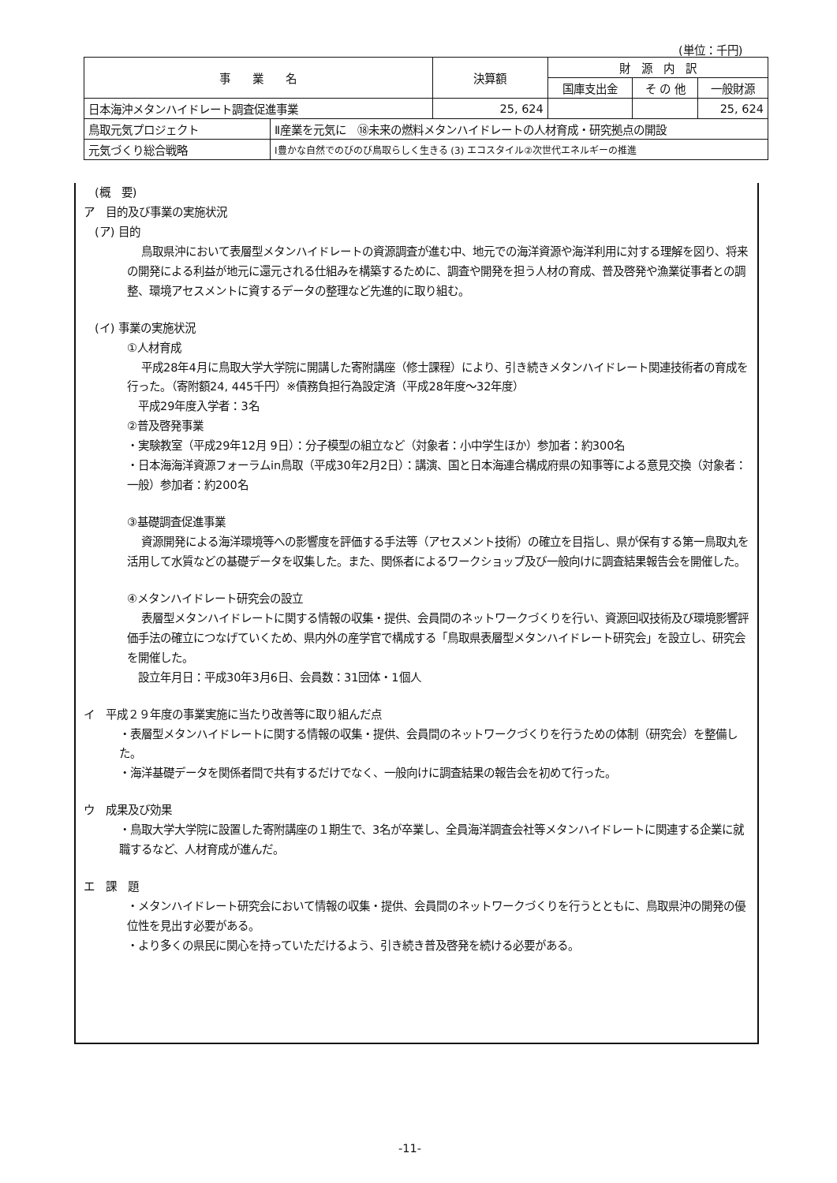(単位：千円)
| 事 業 名 | | 決算額 | 財 源 内 訳 | | |
| --- | --- | --- | --- | --- | --- |
| | | | 国庫支出金 | そ の 他 | 一般財源 |
| 日本海沖メタンハイドレート調査促進事業 | | 25, 624 | | | 25, 624 |
| 鳥取元気プロジェクト | Ⅱ産業を元気に ⑱未来の燃料メタンハイドレートの人材育成・研究拠点の開設 | | | | |
| 元気づくり総合戦略 | Ⅰ豊かな自然でのびのび鳥取らしく生きる (3) エコスタイル②次世代エネルギーの推進 | | | | |
(概　要)
ア　目的及び事業の実施状況
(ア) 目的
鳥取県沖において表層型メタンハイドレートの資源調査が進む中、地元での海洋資源や海洋利用に対する理解を図り、将来の開発による利益が地元に還元される仕組みを構築するために、調査や開発を担う人材の育成、普及啓発や漁業従事者との調整、環境アセスメントに資するデータの整理など先進的に取り組む。
(イ) 事業の実施状況
①人材育成
平成28年4月に鳥取大学大学院に開講した寄附講座（修士課程）により、引き続きメタンハイドレート関連技術者の育成を行った。（寄附額24, 445千円）※債務負担行為設定済（平成28年度～32年度）
　平成29年度入学者：3名
②普及啓発事業
・実験教室（平成29年12月 9日）：分子模型の組立など（対象者：小中学生ほか）参加者：約300名
・日本海海洋資源フォーラムin鳥取（平成30年2月2日）：講演、国と日本海連合構成府県の知事等による意見交換（対象者：一般）参加者：約200名
③基礎調査促進事業
資源開発による海洋環境等への影響度を評価する手法等（アセスメント技術）の確立を目指し、県が保有する第一鳥取丸を活用して水質などの基礎データを収集した。また、関係者によるワークショップ及び一般向けに調査結果報告会を開催した。
④メタンハイドレート研究会の設立
表層型メタンハイドレートに関する情報の収集・提供、会員間のネットワークづくりを行い、資源回収技術及び環境影響評価手法の確立につなげていくため、県内外の産学官で構成する「鳥取県表層型メタンハイドレート研究会」を設立し、研究会を開催した。
　設立年月日：平成30年3月6日、会員数：31団体・1個人
イ　平成２９年度の事業実施に当たり改善等に取り組んだ点
・表層型メタンハイドレートに関する情報の収集・提供、会員間のネットワークづくりを行うための体制（研究会）を整備した。
・海洋基礎データを関係者間で共有するだけでなく、一般向けに調査結果の報告会を初めて行った。
ウ　成果及び効果
・鳥取大学大学院に設置した寄附講座の１期生で、3名が卒業し、全員海洋調査会社等メタンハイドレートに関連する企業に就職するなど、人材育成が進んだ。
エ　課　題
・メタンハイドレート研究会において情報の収集・提供、会員間のネットワークづくりを行うとともに、鳥取県沖の開発の優位性を見出す必要がある。
・より多くの県民に関心を持っていただけるよう、引き続き普及啓発を続ける必要がある。
-11-